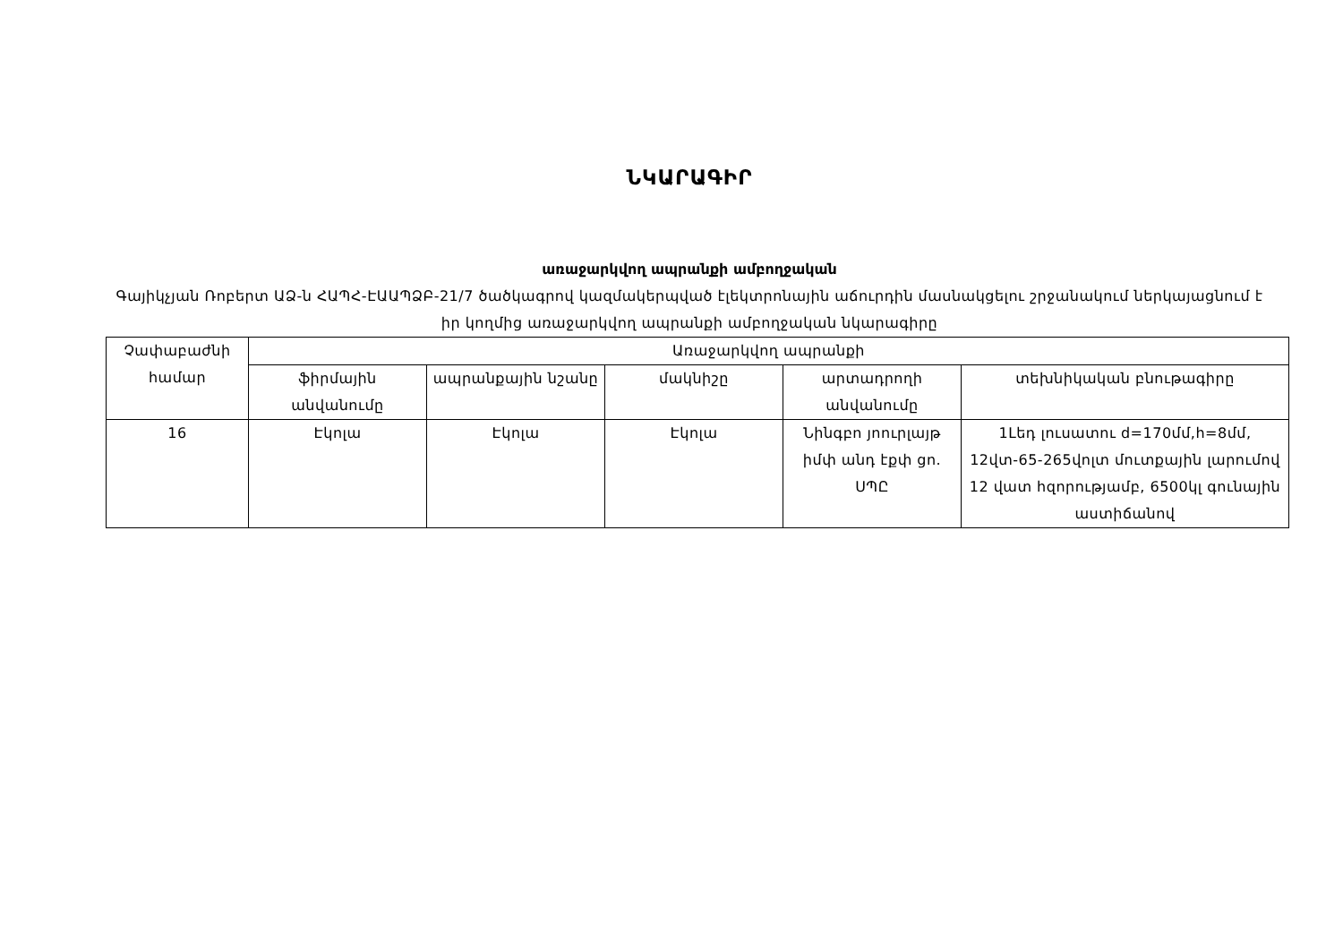ՆԿԱՐԱԳԻՐ
առաջարկվող ապրանքի ամբողջական
Գայիկչյան Ռոբերտ ԱՁ-ն ՀԱՊՀ-ԷԱԱՊՁԲ-21/7 ծածկագրով կազմակերպված էլեկտրոնային աճուրդին մասնակցելու շրջանակում ներկայացնում է իր կողմից առաջարկվող ապրանքի ամբողջական նկարագիրը
| Չափաբաժնի համար | Առաջարկվող ապրանքի | | | | |
| --- | --- | --- | --- | --- | --- |
| | ֆիրմային անվանումը | ապրանքային նշանը | մակնիշը | արտադրողի անվանումը | տեխնիկական բնութագիրը |
| 16 | Էկոլա | Էկոլա | Էկոլա | Նինգբո յոուրլայթ իմփ անդ էքփ ցո. ՍՊԸ | 1Լեդ լուսատու d=170մմ,h=8մմ, 12վտ-65-265վոլտ մուտքային լարումով 12 վատ հզորությամբ, 6500կլ գունային աստիճանով |